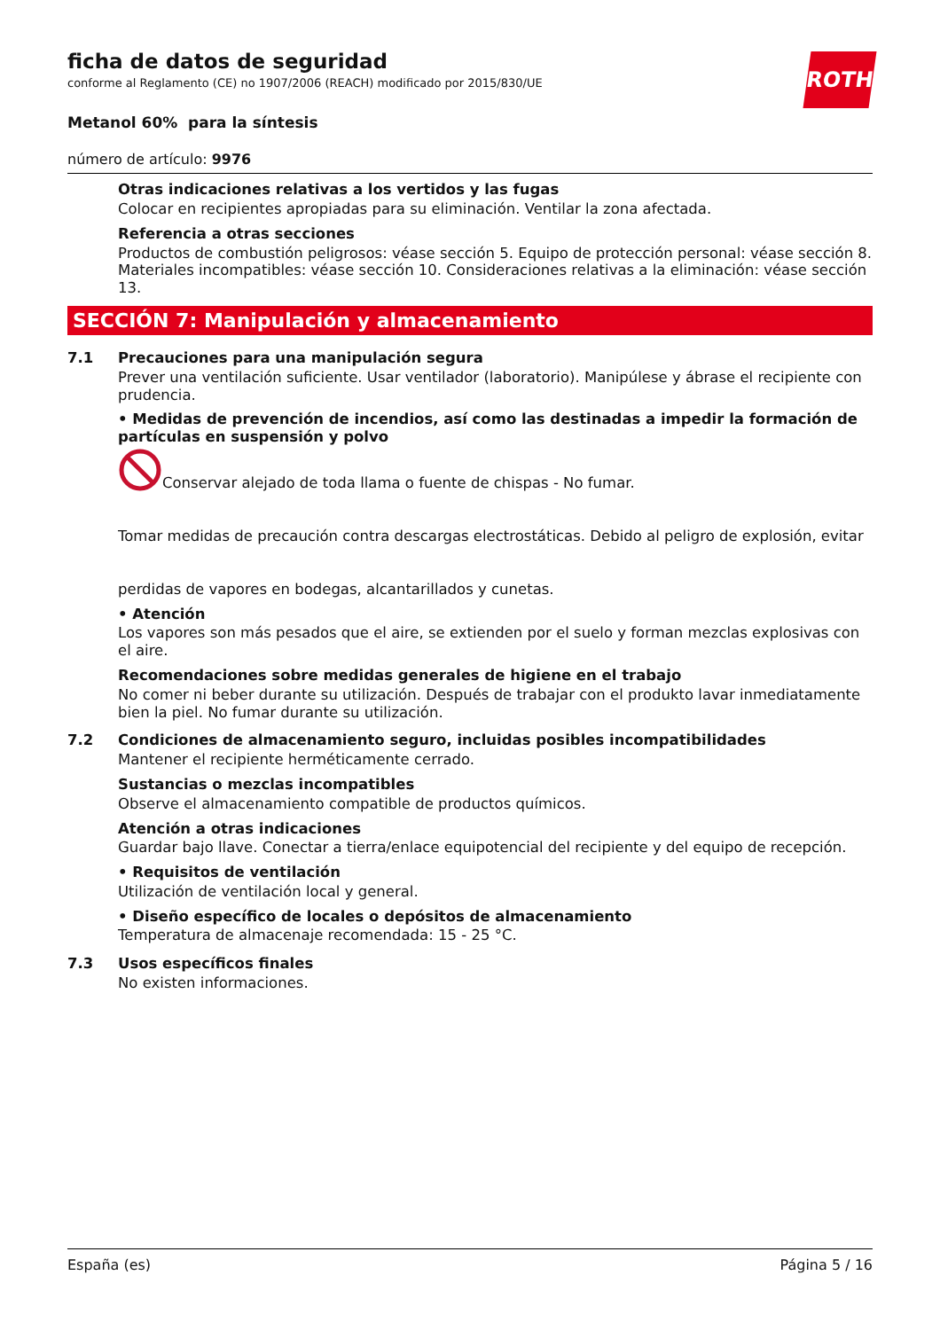ROTH
ficha de datos de seguridad
conforme al Reglamento (CE) no 1907/2006 (REACH) modificado por 2015/830/UE
Metanol 60% para la síntesis
número de artículo: 9976
Otras indicaciones relativas a los vertidos y las fugas
Colocar en recipientes apropiadas para su eliminación. Ventilar la zona afectada.
Referencia a otras secciones
Productos de combustión peligrosos: véase sección 5. Equipo de protección personal: véase sección 8. Materiales incompatibles: véase sección 10. Consideraciones relativas a la eliminación: véase sección 13.
SECCIÓN 7: Manipulación y almacenamiento
7.1
Precauciones para una manipulación segura
Prever una ventilación suficiente. Usar ventilador (laboratorio). Manipúlese y ábrase el recipiente con prudencia.
• Medidas de prevención de incendios, así como las destinadas a impedir la formación de partículas en suspensión y polvo
Conservar alejado de toda llama o fuente de chispas - No fumar.
Tomar medidas de precaución contra descargas electrostáticas. Debido al peligro de explosión, evitar
perdidas de vapores en bodegas, alcantarillados y cunetas.
• Atención
Los vapores son más pesados que el aire, se extienden por el suelo y forman mezclas explosivas con el aire.
Recomendaciones sobre medidas generales de higiene en el trabajo
No comer ni beber durante su utilización. Después de trabajar con el produkto lavar inmediatamente bien la piel. No fumar durante su utilización.
7.2
Condiciones de almacenamiento seguro, incluidas posibles incompatibilidades
Mantener el recipiente herméticamente cerrado.
Sustancias o mezclas incompatibles
Observe el almacenamiento compatible de productos químicos.
Atención a otras indicaciones
Guardar bajo llave. Conectar a tierra/enlace equipotencial del recipiente y del equipo de recepción.
• Requisitos de ventilación
Utilización de ventilación local y general.
• Diseño específico de locales o depósitos de almacenamiento
Temperatura de almacenaje recomendada: 15 - 25 °C.
7.3
Usos específicos finales
No existen informaciones.
España (es) Página 5 / 16